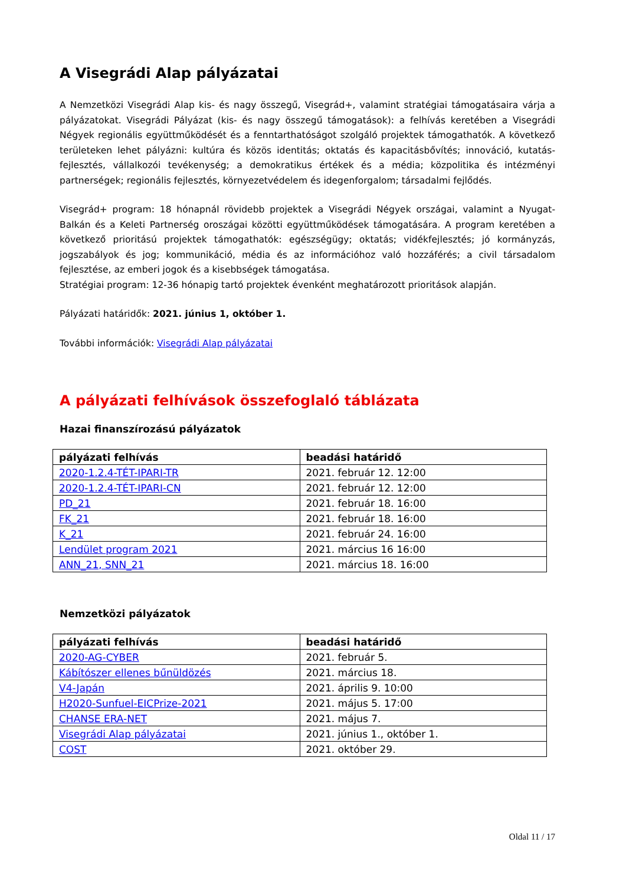A Visegrádi Alap pályázatai
A Nemzetközi Visegrádi Alap kis- és nagy összegű, Visegrád+, valamint stratégiai támogatásaira várja a pályázatokat. Visegrádi Pályázat (kis- és nagy összegű támogatások): a felhívás keretében a Visegrádi Négyek regionális együttműködését és a fenntarthatóságot szolgáló projektek támogathatók. A következő területeken lehet pályázni: kultúra és közös identitás; oktatás és kapacitásbővítés; innováció, kutatás-fejlesztés, vállalkozói tevékenység; a demokratikus értékek és a média; közpolitika és intézményi partnerségek; regionális fejlesztés, környezetvédelem és idegenforgalom; társadalmi fejlődés.
Visegrád+ program: 18 hónapnál rövidebb projektek a Visegrádi Négyek országai, valamint a Nyugat-Balkán és a Keleti Partnerség oroszágai közötti együttműködések támogatására. A program keretében a következő prioritású projektek támogathatók: egészségügy; oktatás; vidékfejlesztés; jó kormányzás, jogszabályok és jog; kommunikáció, média és az információhoz való hozzáférés; a civil társadalom fejlesztése, az emberi jogok és a kisebbségek támogatása.
Stratégiai program: 12-36 hónapig tartó projektek évenként meghatározott prioritások alapján.
Pályázati határidők: 2021. június 1, október 1.
További információk: Visegrádi Alap pályázatai
A pályázati felhívások összefoglaló táblázata
Hazai finanszírozású pályázatok
| pályázati felhívás | beadási határidő |
| --- | --- |
| 2020-1.2.4-TÉT-IPARI-TR | 2021. február 12. 12:00 |
| 2020-1.2.4-TÉT-IPARI-CN | 2021. február 12. 12:00 |
| PD_21 | 2021. február 18. 16:00 |
| FK_21 | 2021. február 18. 16:00 |
| K_21 | 2021. február 24. 16:00 |
| Lendület program 2021 | 2021. március 16 16:00 |
| ANN_21, SNN_21 | 2021. március 18. 16:00 |
Nemzetközi pályázatok
| pályázati felhívás | beadási határidő |
| --- | --- |
| 2020-AG-CYBER | 2021. február 5. |
| Kábítószer ellenes bűnüldözés | 2021. március 18. |
| V4-Japán | 2021. április 9. 10:00 |
| H2020-Sunfuel-EICPrize-2021 | 2021. május 5. 17:00 |
| CHANSE ERA-NET | 2021. május 7. |
| Visegrádi Alap pályázatai | 2021. június 1., október 1. |
| COST | 2021. október 29. |
Oldal 11 / 17